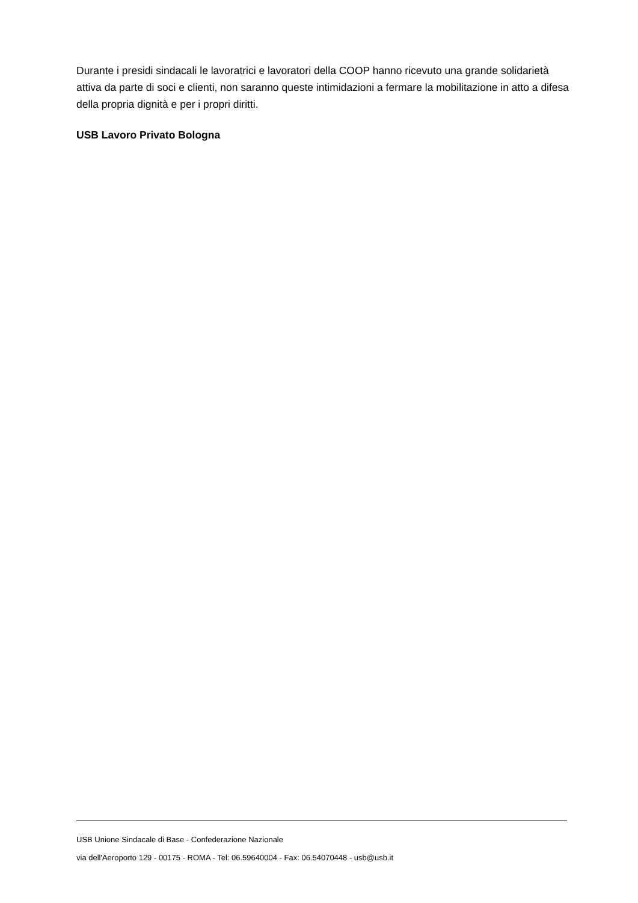Durante i presidi sindacali le lavoratrici e lavoratori della COOP hanno ricevuto una grande solidarietà attiva da parte di soci e clienti, non saranno queste intimidazioni a fermare la mobilitazione in atto a difesa della propria dignità e per i propri diritti.
USB Lavoro Privato Bologna
USB Unione Sindacale di Base - Confederazione Nazionale
via dell'Aeroporto 129 - 00175 - ROMA - Tel: 06.59640004 - Fax: 06.54070448 - usb@usb.it